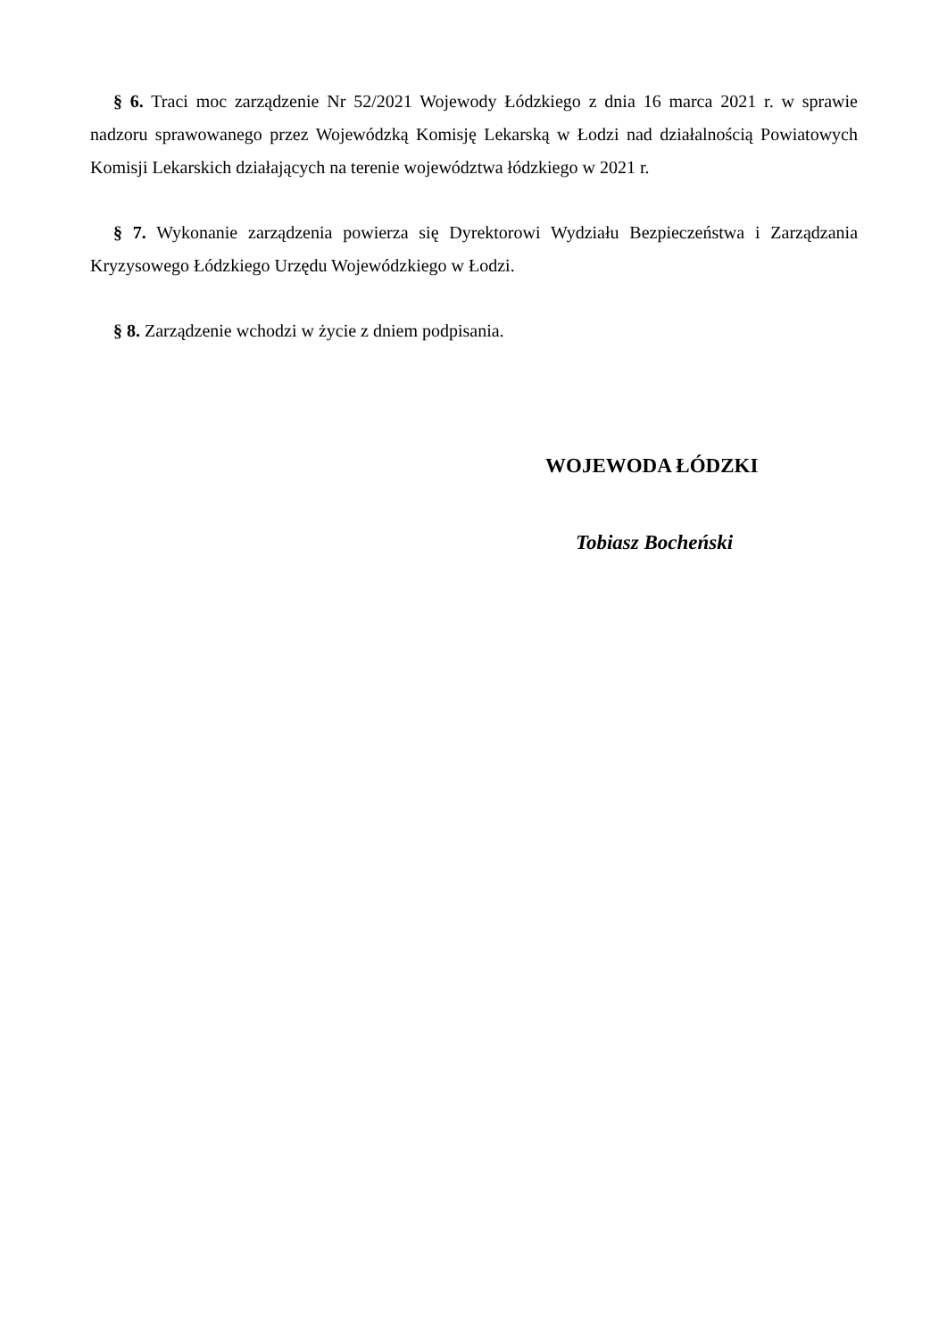§ 6. Traci moc zarządzenie Nr 52/2021 Wojewody Łódzkiego z dnia 16 marca 2021 r. w sprawie nadzoru sprawowanego przez Wojewódzką Komisję Lekarską w Łodzi nad działalnością Powiatowych Komisji Lekarskich działających na terenie województwa łódzkiego w 2021 r.
§ 7. Wykonanie zarządzenia powierza się Dyrektorowi Wydziału Bezpieczeństwa i Zarządzania Kryzysowego Łódzkiego Urzędu Wojewódzkiego w Łodzi.
§ 8. Zarządzenie wchodzi w życie z dniem podpisania.
WOJEWODA ŁÓDZKI
Tobiasz Bocheński